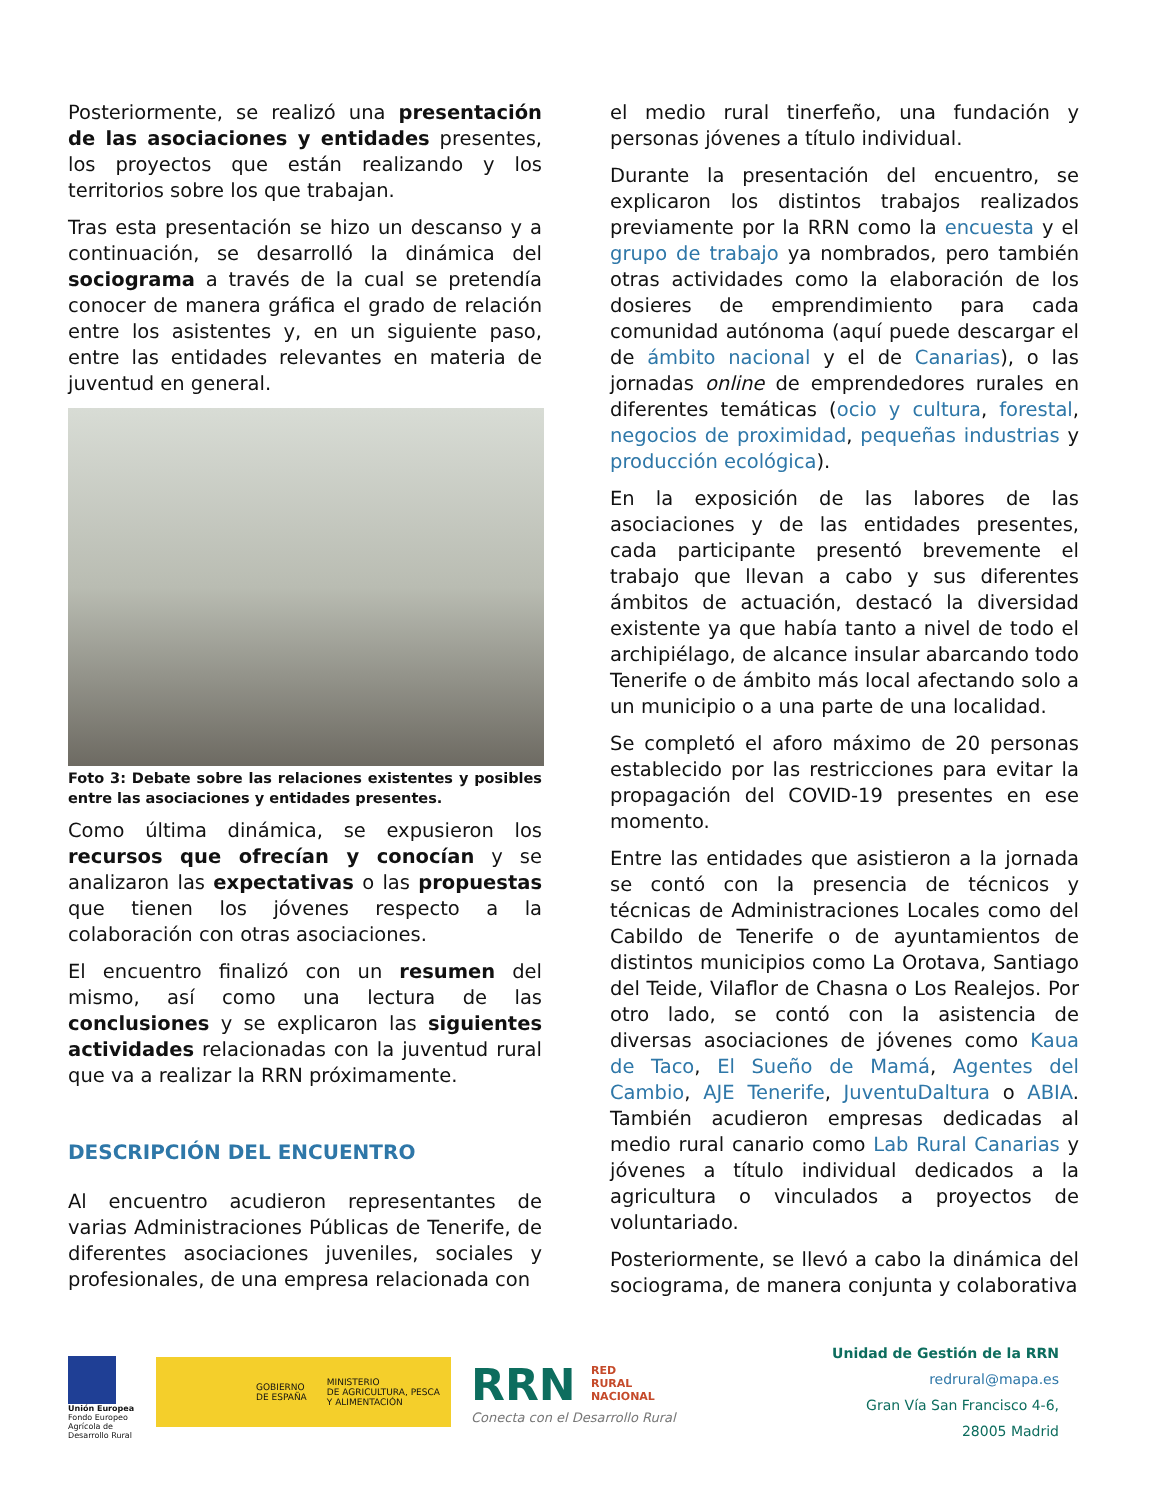Posteriormente, se realizó una presentación de las asociaciones y entidades presentes, los proyectos que están realizando y los territorios sobre los que trabajan.
Tras esta presentación se hizo un descanso y a continuación, se desarrolló la dinámica del sociograma a través de la cual se pretendía conocer de manera gráfica el grado de relación entre los asistentes y, en un siguiente paso, entre las entidades relevantes en materia de juventud en general.
Foto 3: Debate sobre las relaciones existentes y posibles entre las asociaciones y entidades presentes.
Como última dinámica, se expusieron los recursos que ofrecían y conocían y se analizaron las expectativas o las propuestas que tienen los jóvenes respecto a la colaboración con otras asociaciones.
El encuentro finalizó con un resumen del mismo, así como una lectura de las conclusiones y se explicaron las siguientes actividades relacionadas con la juventud rural que va a realizar la RRN próximamente.
DESCRIPCIÓN DEL ENCUENTRO
Al encuentro acudieron representantes de varias Administraciones Públicas de Tenerife, de diferentes asociaciones juveniles, sociales y profesionales, de una empresa relacionada con
el medio rural tinerfeño, una fundación y personas jóvenes a título individual.
Durante la presentación del encuentro, se explicaron los distintos trabajos realizados previamente por la RRN como la encuesta y el grupo de trabajo ya nombrados, pero también otras actividades como la elaboración de los dosieres de emprendimiento para cada comunidad autónoma (aquí puede descargar el de ámbito nacional y el de Canarias), o las jornadas online de emprendedores rurales en diferentes temáticas (ocio y cultura, forestal, negocios de proximidad, pequeñas industrias y producción ecológica).
En la exposición de las labores de las asociaciones y de las entidades presentes, cada participante presentó brevemente el trabajo que llevan a cabo y sus diferentes ámbitos de actuación, destacó la diversidad existente ya que había tanto a nivel de todo el archipiélago, de alcance insular abarcando todo Tenerife o de ámbito más local afectando solo a un municipio o a una parte de una localidad.
Se completó el aforo máximo de 20 personas establecido por las restricciones para evitar la propagación del COVID-19 presentes en ese momento.
Entre las entidades que asistieron a la jornada se contó con la presencia de técnicos y técnicas de Administraciones Locales como del Cabildo de Tenerife o de ayuntamientos de distintos municipios como La Orotava, Santiago del Teide, Vilaflor de Chasna o Los Realejos. Por otro lado, se contó con la asistencia de diversas asociaciones de jóvenes como Kaua de Taco, El Sueño de Mamá, Agentes del Cambio, AJE Tenerife, JuventuDaltura o ABIA. También acudieron empresas dedicadas al medio rural canario como Lab Rural Canarias y jóvenes a título individual dedicados a la agricultura o vinculados a proyectos de voluntariado.
Posteriormente, se llevó a cabo la dinámica del sociograma, de manera conjunta y colaborativa
Unión Europea
Fondo Europeo Agrícola de Desarrollo Rural
GOBIERNO
DE ESPAÑA MINISTERIO
DE AGRICULTURA, PESCA
Y ALIMENTACIÓN
RRN RED
RURAL
NACIONAL
Conecta con el Desarrollo Rural
Unidad de Gestión de la RRN
redrural@mapa.es
Gran Vía San Francisco 4-6,
28005 Madrid